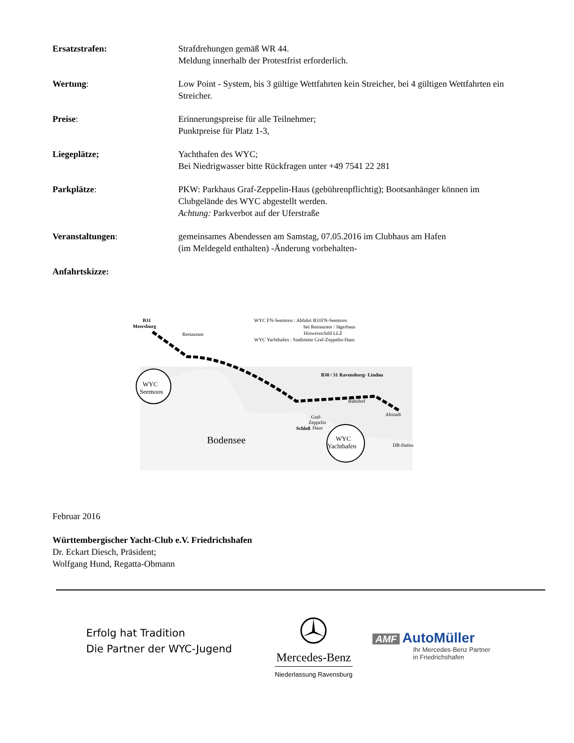Ersatzstrafen: Strafdrehungen gemäß WR 44.
Meldung innerhalb der Protestfrist erforderlich.
Wertung: Low Point - System, bis 3 gültige Wettfahrten kein Streicher, bei 4 gültigen Wettfahrten ein Streicher.
Preise: Erinnerungspreise für alle Teilnehmer;
Punktpreise für Platz 1-3,
Liegeplätze; Yachthafen des WYC;
Bei Niedrigwasser bitte Rückfragen unter +49 7541 22 281
Parkplätze: PKW: Parkhaus Graf-Zeppelin-Haus (gebührenpflichtig); Bootsanhänger können im Clubgelände des WYC abgestellt werden.
Achtung: Parkverbot auf der Uferstraße
Veranstaltungen: gemeinsames Abendessen am Samstag, 07.05.2016 im Clubhaus am Hafen
(im Meldegeld enthalten) -Änderung vorbehalten-
Anfahrtskizze:
B31
Meersburg
Restaurant
WYC FN-Seemoos : Abfahrt B31FN-Seemoos
bei Restaurant / Jägerhaus
Hinweisschild LLZ
WYC Yachthafen : Stadtmitte Graf-Zeppelin-Haus
B30 / 31 Ravensburg- Lindau
WYC
Seemoos
Bahnhof
Altstadt
Graf-
Zeppelin
Haus
Schloß
Bodensee
WYC
Yachthafen
DB-Hafen
Februar 2016
Württembergischer Yacht-Club e.V. Friedrichshafen
Dr. Eckart Diesch, Präsident;
Wolfgang Hund, Regatta-Obmann
Erfolg hat Tradition
Die Partner der WYC-Jugend
Mercedes-Benz
Niederlassung Ravensburg
AMF AutoMüller
Ihr Mercedes-Benz Partner
in Friedrichshafen